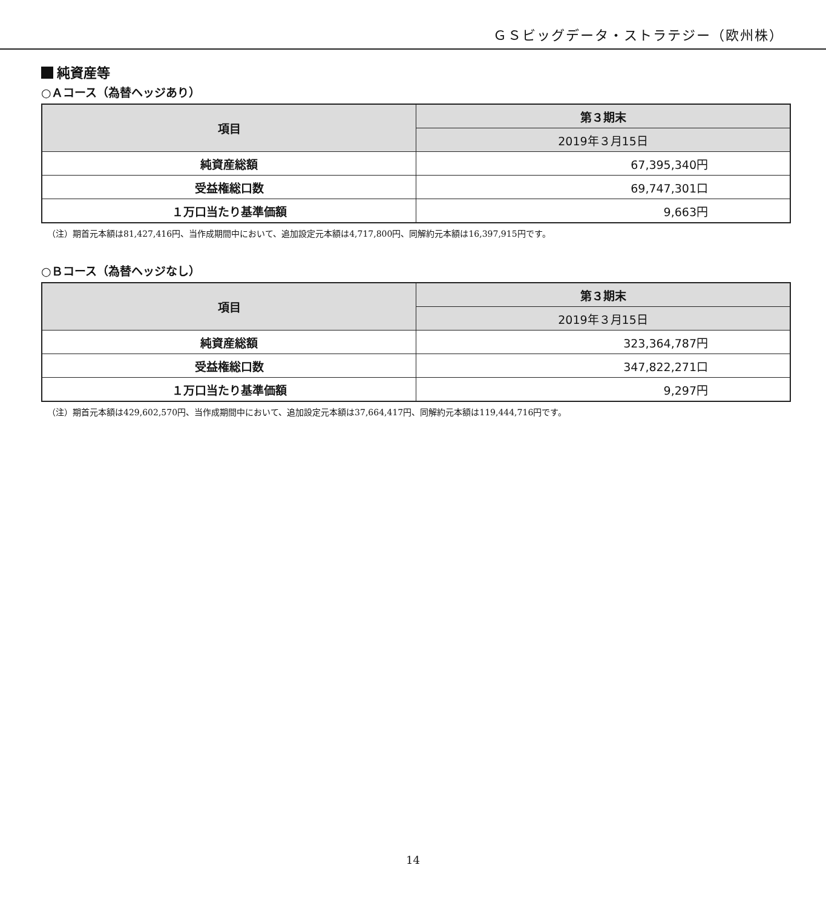ＧＳビッグデータ・ストラテジー（欧州株）
純資産等
○Ａコース（為替ヘッジあり）
| 項目 | 第３期末 |
| --- | --- |
| | 2019年３月15日 |
| 純資産総額 | 67,395,340円 |
| 受益権総口数 | 69,747,301口 |
| １万口当たり基準価額 | 9,663円 |
（注）期首元本額は81,427,416円、当作成期間中において、追加設定元本額は4,717,800円、同解約元本額は16,397,915円です。
○Ｂコース（為替ヘッジなし）
| 項目 | 第３期末 |
| --- | --- |
| | 2019年３月15日 |
| 純資産総額 | 323,364,787円 |
| 受益権総口数 | 347,822,271口 |
| １万口当たり基準価額 | 9,297円 |
（注）期首元本額は429,602,570円、当作成期間中において、追加設定元本額は37,664,417円、同解約元本額は119,444,716円です。
14